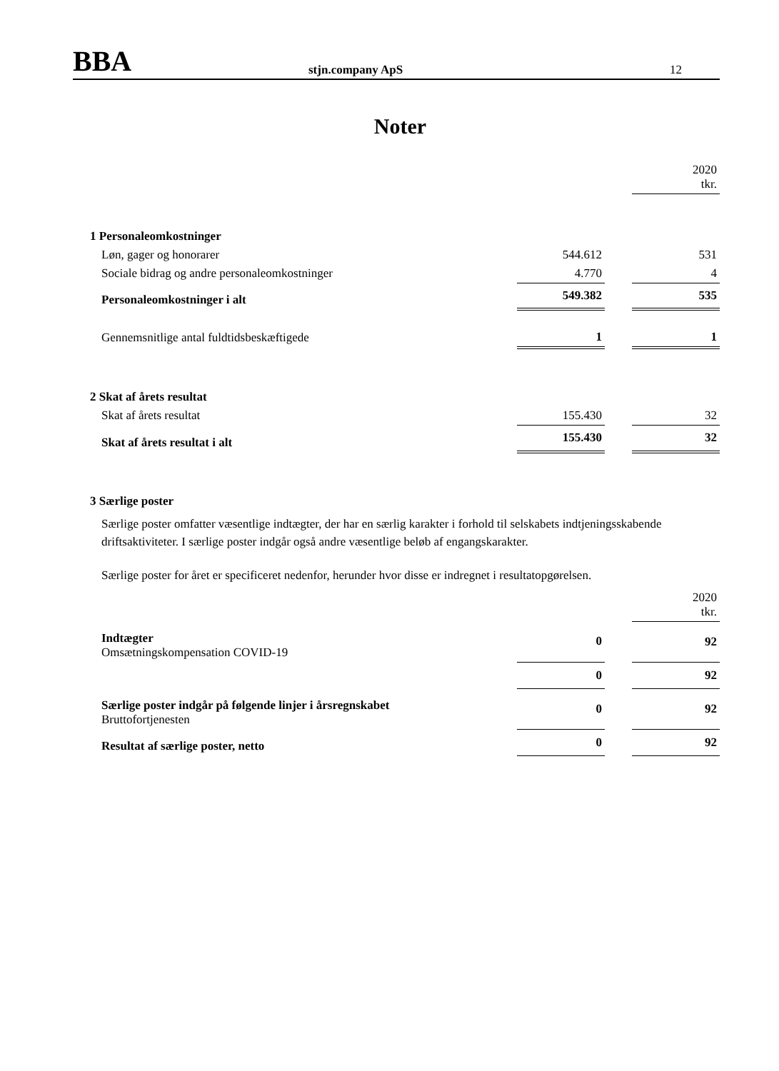BBA
stjn.company ApS
12
Noter
| | | | 2020 tkr. |
| 1 Personaleomkostninger | | | |
| Løn, gager og honorarer | 544.612 | | 531 |
| Sociale bidrag og andre personaleomkostninger | 4.770 | | 4 |
| Personaleomkostninger i alt | 549.382 | | 535 |
| Gennemsnitlige antal fuldtidsbeskæftigede | 1 | | 1 |
| 2 Skat af årets resultat | | | |
| Skat af årets resultat | 155.430 | | 32 |
| Skat af årets resultat i alt | 155.430 | | 32 |
| 3 Særlige poster | | | |
Særlige poster omfatter væsentlige indtægter, der har en særlig karakter i forhold til selskabets indtjeningsskabende driftsaktiviteter. I særlige poster indgår også andre væsentlige beløb af engangskarakter.
Særlige poster for året er specificeret nedenfor, herunder hvor disse er indregnet i resultatopgørelsen.
| | | | 2020 tkr. |
| Indtægter Omsætningskompensation COVID-19 | 0 | | 92 |
| | 0 | | 92 |
| Særlige poster indgår på følgende linjer i årsregnskabet Bruttofortjenesten | 0 | | 92 |
| Resultat af særlige poster, netto | 0 | | 92 |